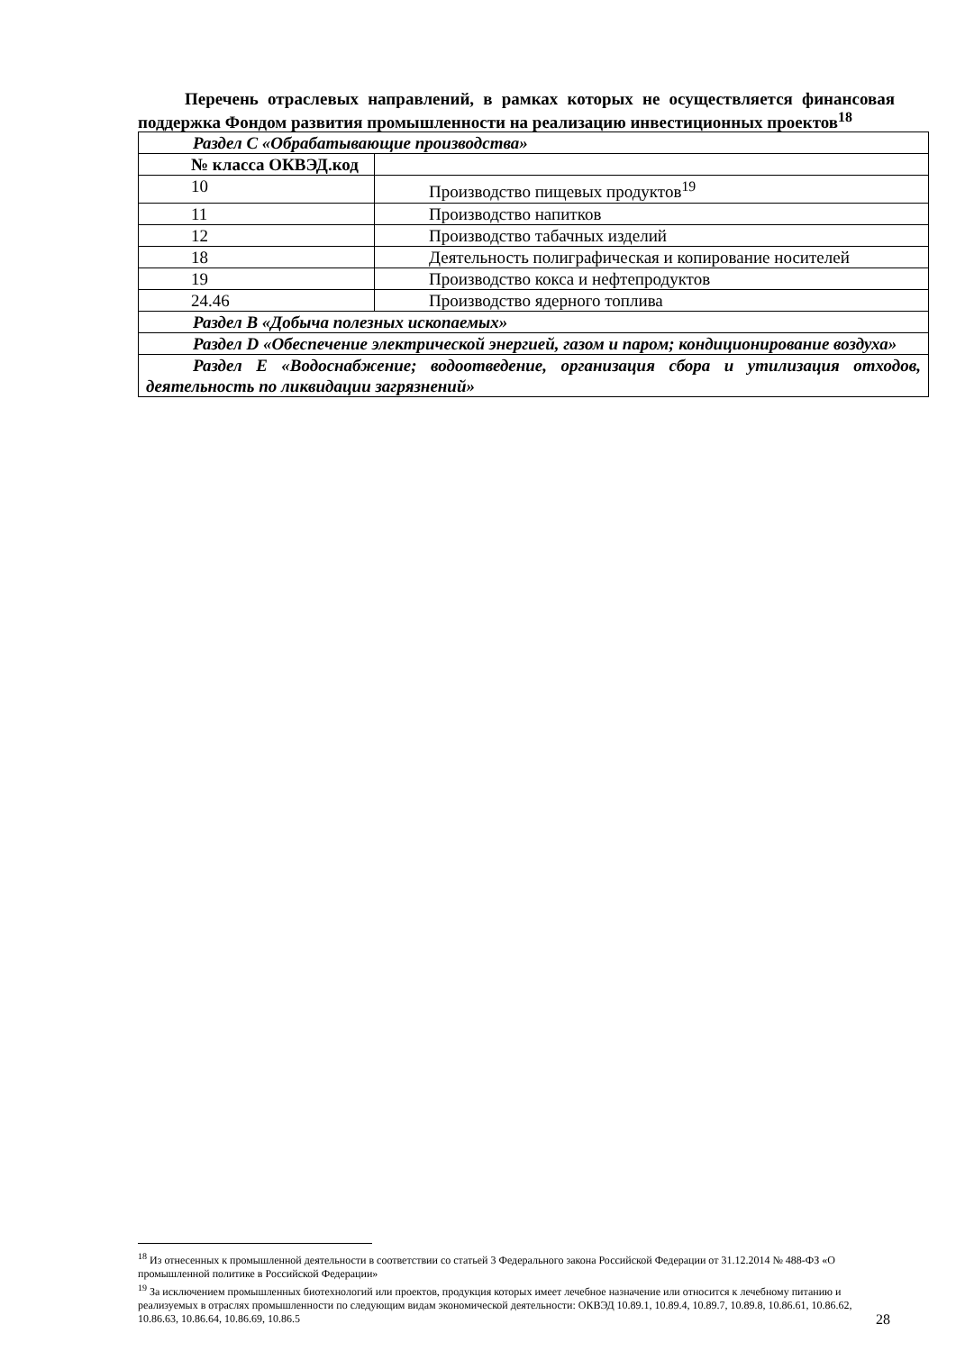Перечень отраслевых направлений, в рамках которых не осуществляется финансовая поддержка Фондом развития промышленности на реализацию инвестиционных проектов<sup>18</sup>
| Раздел C «Обрабатывающие производства» | |
| № класса ОКВЭД.код | |
| 10 | Производство пищевых продуктов<sup>19</sup> |
| 11 | Производство напитков |
| 12 | Производство табачных изделий |
| 18 | Деятельность полиграфическая и копирование носителей |
| 19 | Производство кокса и нефтепродуктов |
| 24.46 | Производство ядерного топлива |
| Раздел B «Добыча полезных ископаемых» | |
| Раздел D «Обеспечение электрической энергией, газом и паром; кондиционирование воздуха» | |
| Раздел E «Водоснабжение; водоотведение, организация сбора и утилизация отходов, деятельность по ликвидации загрязнений» | |
<sup>18</sup> Из отнесенных к промышленной деятельности в соответствии со статьей 3 Федерального закона Российской Федерации от 31.12.2014 № 488-ФЗ «О промышленной политике в Российской Федерации»
<sup>19</sup> За исключением промышленных биотехнологий или проектов, продукция которых имеет лечебное назначение или относится к лечебному питанию и реализуемых в отраслях промышленности по следующим видам экономической деятельности: ОКВЭД 10.89.1, 10.89.4, 10.89.7, 10.89.8, 10.86.61, 10.86.62, 10.86.63, 10.86.64, 10.86.69, 10.86.5
28